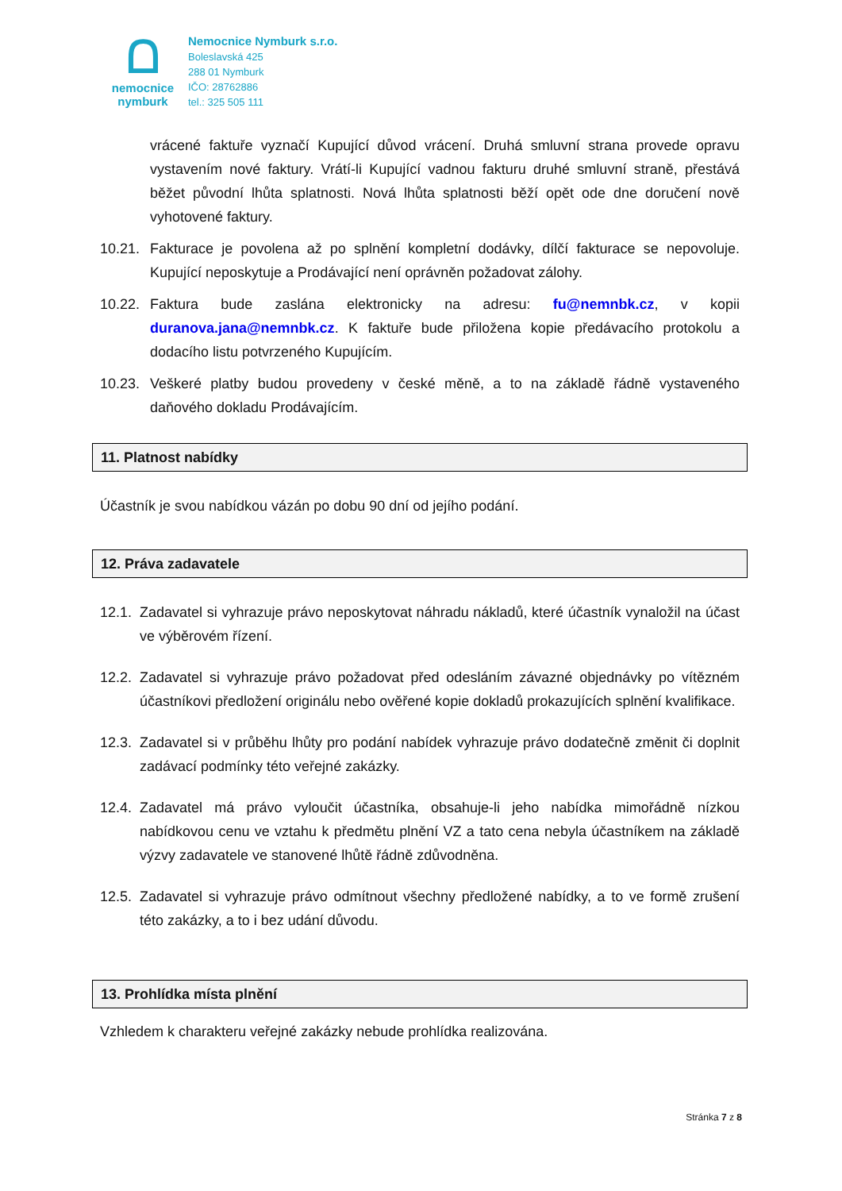ᗝ
nemocnice
nymburk
Nemocnice Nymburk s.r.o.
Boleslavská 425
288 01 Nymburk
IČO: 28762886
tel.: 325 505 111
vrácené faktuře vyznačí Kupující důvod vrácení. Druhá smluvní strana provede opravu vystavením nové faktury. Vrátí-li Kupující vadnou fakturu druhé smluvní straně, přestává běžet původní lhůta splatnosti. Nová lhůta splatnosti běží opět ode dne doručení nově vyhotovené faktury.
10.21.
Fakturace je povolena až po splnění kompletní dodávky, dílčí fakturace se nepovoluje. Kupující neposkytuje a Prodávající není oprávněn požadovat zálohy.
10.22.
Faktura bude zaslána elektronicky na adresu: fu@nemnbk.cz, v kopii duranova.jana@nemnbk.cz. K faktuře bude přiložena kopie předávacího protokolu a dodacího listu potvrzeného Kupujícím.
10.23.
Veškeré platby budou provedeny v české měně, a to na základě řádně vystaveného daňového dokladu Prodávajícím.
11. Platnost nabídky
Účastník je svou nabídkou vázán po dobu 90 dní od jejího podání.
12. Práva zadavatele
12.1.
Zadavatel si vyhrazuje právo neposkytovat náhradu nákladů, které účastník vynaložil na účast ve výběrovém řízení.
12.2.
Zadavatel si vyhrazuje právo požadovat před odesláním závazné objednávky po vítězném účastníkovi předložení originálu nebo ověřené kopie dokladů prokazujících splnění kvalifikace.
12.3.
Zadavatel si v průběhu lhůty pro podání nabídek vyhrazuje právo dodatečně změnit či doplnit zadávací podmínky této veřejné zakázky.
12.4.
Zadavatel má právo vyloučit účastníka, obsahuje-li jeho nabídka mimořádně nízkou nabídkovou cenu ve vztahu k předmětu plnění VZ a tato cena nebyla účastníkem na základě výzvy zadavatele ve stanovené lhůtě řádně zdůvodněna.
12.5.
Zadavatel si vyhrazuje právo odmítnout všechny předložené nabídky, a to ve formě zrušení této zakázky, a to i bez udání důvodu.
13. Prohlídka místa plnění
Vzhledem k charakteru veřejné zakázky nebude prohlídka realizována.
Stránka 7 z 8